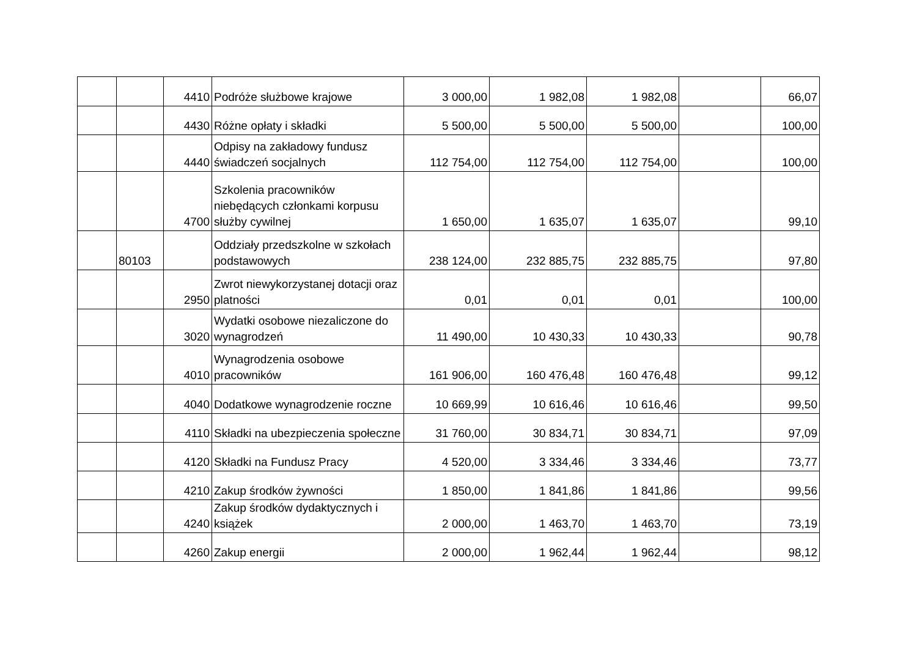| | | 4410 | Podróże służbowe krajowe | 3 000,00 | 1 982,08 | 1 982,08 | | 66,07 |
| | | 4430 | Różne opłaty i składki | 5 500,00 | 5 500,00 | 5 500,00 | | 100,00 |
| | | 4440 | Odpisy na zakładowy fundusz świadczeń socjalnych | 112 754,00 | 112 754,00 | 112 754,00 | | 100,00 |
| | | 4700 | Szkolenia pracowników niebędących członkami korpusu służby cywilnej | 1 650,00 | 1 635,07 | 1 635,07 | | 99,10 |
| | 80103 | | Oddziały przedszkolne w szkołach podstawowych | 238 124,00 | 232 885,75 | 232 885,75 | | 97,80 |
| | | 2950 | Zwrot niewykorzystanej dotacji oraz platności | 0,01 | 0,01 | 0,01 | | 100,00 |
| | | 3020 | Wydatki osobowe niezaliczone do wynagrodzeń | 11 490,00 | 10 430,33 | 10 430,33 | | 90,78 |
| | | 4010 | Wynagrodzenia osobowe pracowników | 161 906,00 | 160 476,48 | 160 476,48 | | 99,12 |
| | | 4040 | Dodatkowe wynagrodzenie roczne | 10 669,99 | 10 616,46 | 10 616,46 | | 99,50 |
| | | 4110 | Składki na ubezpieczenia społeczne | 31 760,00 | 30 834,71 | 30 834,71 | | 97,09 |
| | | 4120 | Składki na Fundusz Pracy | 4 520,00 | 3 334,46 | 3 334,46 | | 73,77 |
| | | 4210 | Zakup środków żywności | 1 850,00 | 1 841,86 | 1 841,86 | | 99,56 |
| | | 4240 | Zakup środków dydaktycznych i książek | 2 000,00 | 1 463,70 | 1 463,70 | | 73,19 |
| | | 4260 | Zakup energii | 2 000,00 | 1 962,44 | 1 962,44 | | 98,12 |